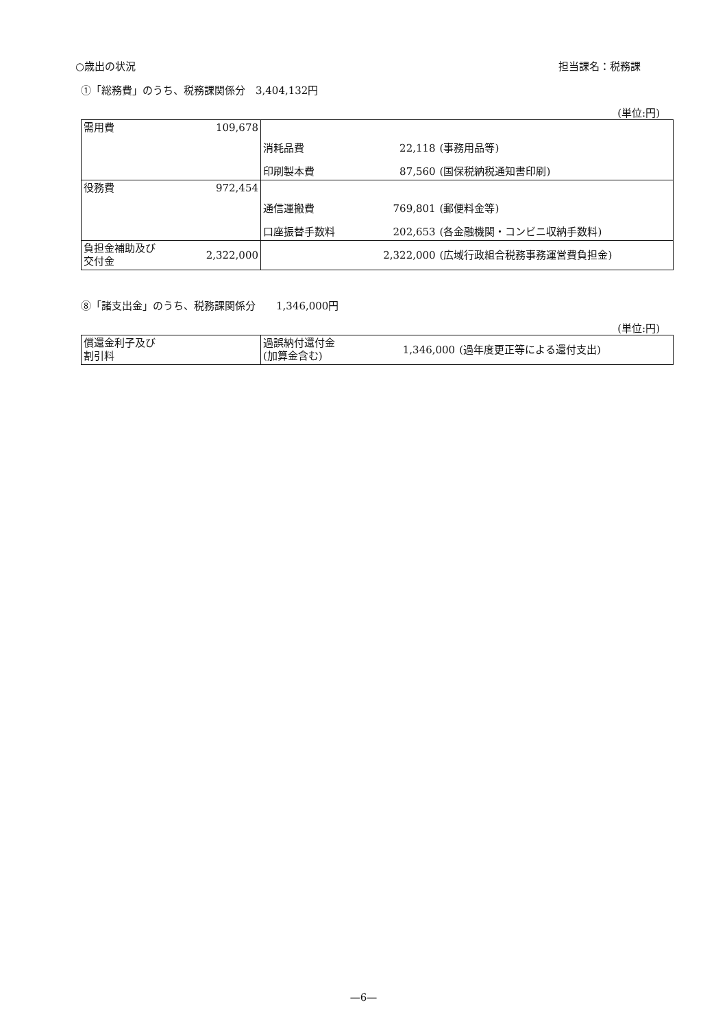○歳出の状況 担当課名：税務課
①「総務費」のうち、税務課関係分　3,404,132円
(単位:円)
| 需用費 109,678 | | | |
| | 消耗品費 | 22,118 | (事務用品等) |
| | 印刷製本費 | 87,560 | (国保税納税通知書印刷) |
| 役務費 972,454 | | | |
| | 通信運搬費 | 769,801 | (郵便料金等) |
| | 口座振替手数料 | 202,653 | (各金融機関・コンビニ収納手数料) |
| 負担金補助及び 交付金 2,322,000 | | 2,322,000 | (広域行政組合税務事務運営費負担金) |
⑧「諸支出金」のうち、税務課関係分　　1,346,000円
(単位:円)
| 償還金利子及び 割引料 | 過誤納付還付金 (加算金含む) | 1,346,000 | (過年度更正等による還付支出) |
—6—